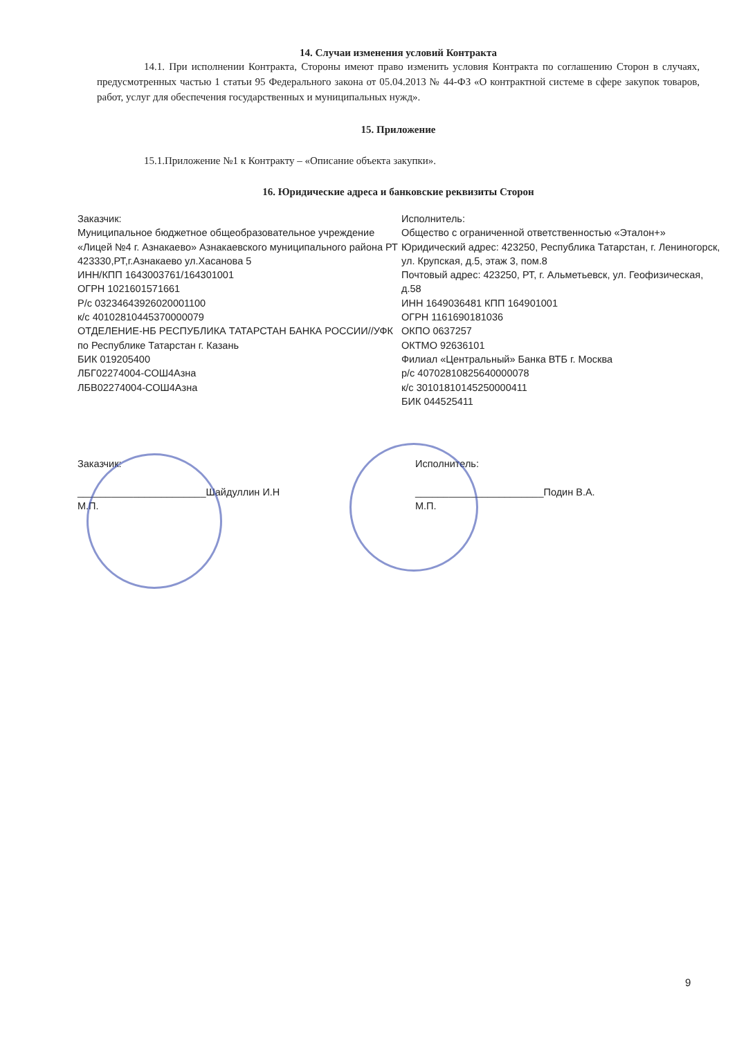14. Случаи изменения условий Контракта
14.1. При исполнении Контракта, Стороны имеют право изменить условия Контракта по соглашению Сторон в случаях, предусмотренных частью 1 статьи 95 Федерального закона от 05.04.2013 № 44-ФЗ «О контрактной системе в сфере закупок товаров, работ, услуг для обеспечения государственных и муниципальных нужд».
15. Приложение
15.1.Приложение №1 к Контракту – «Описание объекта закупки».
16. Юридические адреса и банковские реквизиты Сторон
Заказчик:
Муниципальное бюджетное общеобразовательное учреждение «Лицей №4 г. Азнакаево» Азнакаевского муниципального района РТ
423330,РТ,г.Азнакаево ул.Хасанова 5
ИНН/КПП 1643003761/164301001
ОГРН 1021601571661
Р/с 03234643926020001100
к/с 40102810445370000079
ОТДЕЛЕНИЕ-НБ РЕСПУБЛИКА ТАТАРСТАН БАНКА РОССИИ//УФК по Республике Татарстан г. Казань
БИК 019205400
ЛБГ02274004-СОШ4Азна
ЛБВ02274004-СОШ4Азна
Исполнитель:
Общество с ограниченной ответственностью «Эталон+»
Юридический адрес: 423250, Республика Татарстан, г. Лениногорск, ул. Крупская, д.5, этаж 3, пом.8
Почтовый адрес: 423250, РТ, г. Альметьевск, ул. Геофизическая, д.58
ИНН 1649036481 КПП 164901001
ОГРН 1161690181036
ОКПО 0637257
ОКТМО 92636101
Филиал «Центральный» Банка ВТБ г. Москва
р/с 40702810825640000078
к/с 30101810145250000411
БИК 044525411
Заказчик:
_______________________Шайдуллин И.Н
М.П.
Исполнитель:
_______________________Подин В.А.
М.П.
9